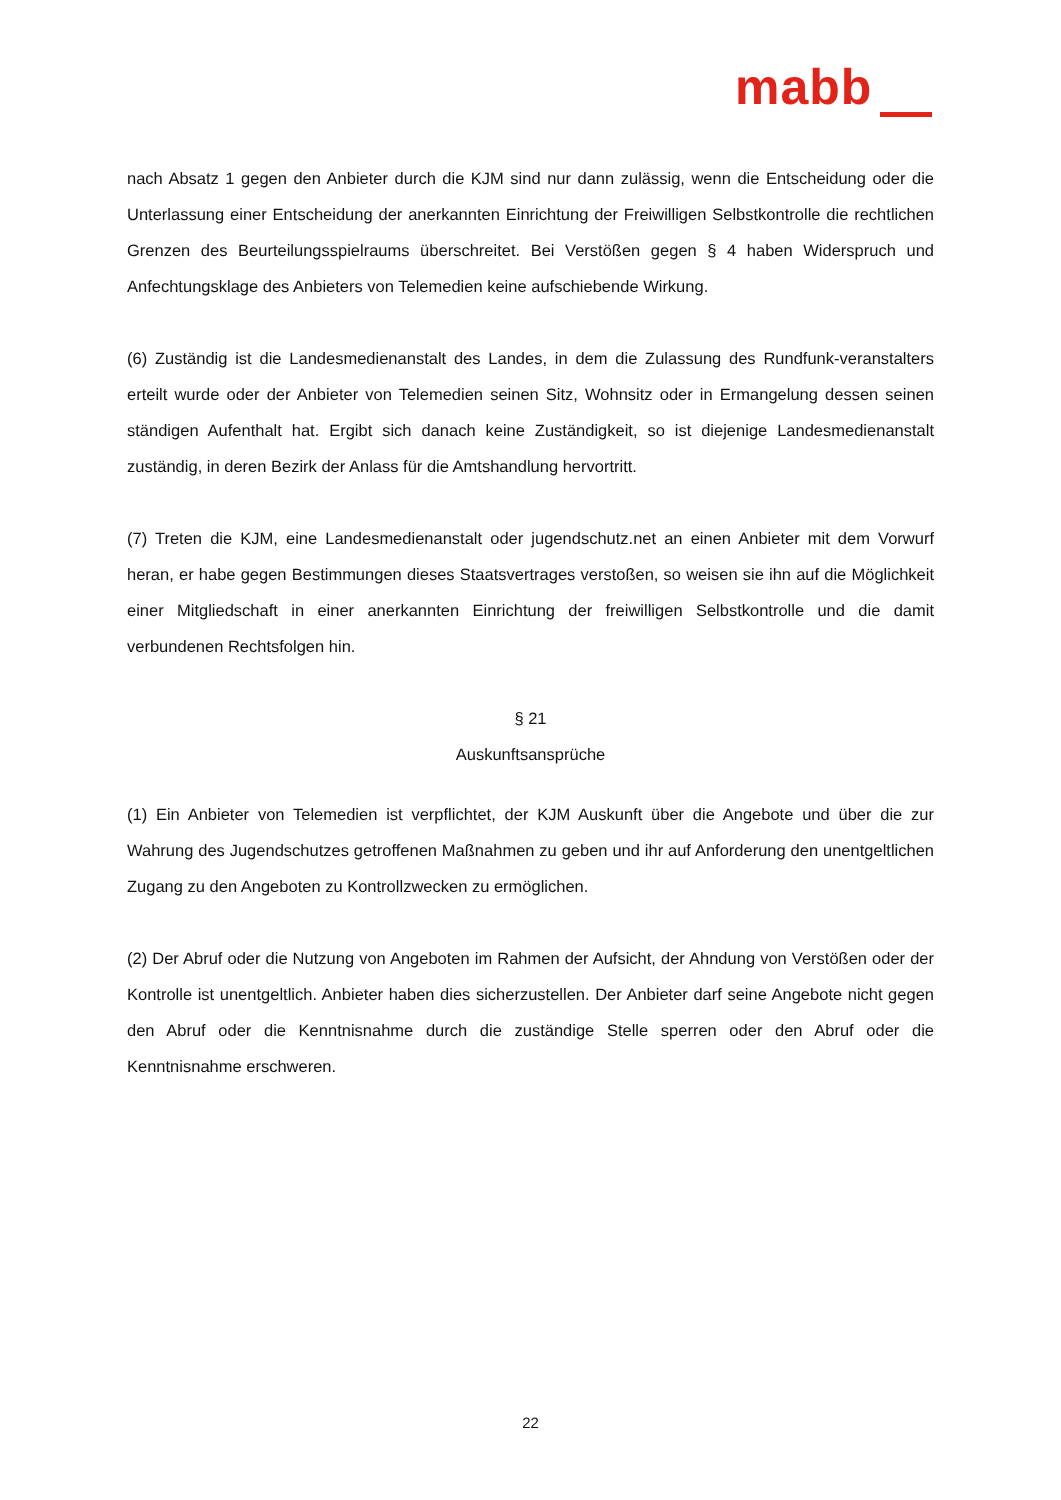mabb
nach Absatz 1 gegen den Anbieter durch die KJM sind nur dann zulässig, wenn die Entscheidung oder die Unterlassung einer Entscheidung der anerkannten Einrichtung der Freiwilligen Selbstkontrolle die rechtlichen Grenzen des Beurteilungsspielraums überschreitet. Bei Verstößen gegen § 4 haben Widerspruch und Anfechtungsklage des Anbieters von Telemedien keine aufschiebende Wirkung.
(6) Zuständig ist die Landesmedienanstalt des Landes, in dem die Zulassung des Rundfunk-veranstalters erteilt wurde oder der Anbieter von Telemedien seinen Sitz, Wohnsitz oder in Ermangelung dessen seinen ständigen Aufenthalt hat. Ergibt sich danach keine Zuständigkeit, so ist diejenige Landesmedienanstalt zuständig, in deren Bezirk der Anlass für die Amtshandlung hervortritt.
(7) Treten die KJM, eine Landesmedienanstalt oder jugendschutz.net an einen Anbieter mit dem Vorwurf heran, er habe gegen Bestimmungen dieses Staatsvertrages verstoßen, so weisen sie ihn auf die Möglichkeit einer Mitgliedschaft in einer anerkannten Einrichtung der freiwilligen Selbstkontrolle und die damit verbundenen Rechtsfolgen hin.
§ 21
Auskunftsansprüche
(1) Ein Anbieter von Telemedien ist verpflichtet, der KJM Auskunft über die Angebote und über die zur Wahrung des Jugendschutzes getroffenen Maßnahmen zu geben und ihr auf Anforderung den unentgeltlichen Zugang zu den Angeboten zu Kontrollzwecken zu ermöglichen.
(2) Der Abruf oder die Nutzung von Angeboten im Rahmen der Aufsicht, der Ahndung von Verstößen oder der Kontrolle ist unentgeltlich. Anbieter haben dies sicherzustellen. Der Anbieter darf seine Angebote nicht gegen den Abruf oder die Kenntnisnahme durch die zuständige Stelle sperren oder den Abruf oder die Kenntnisnahme erschweren.
22